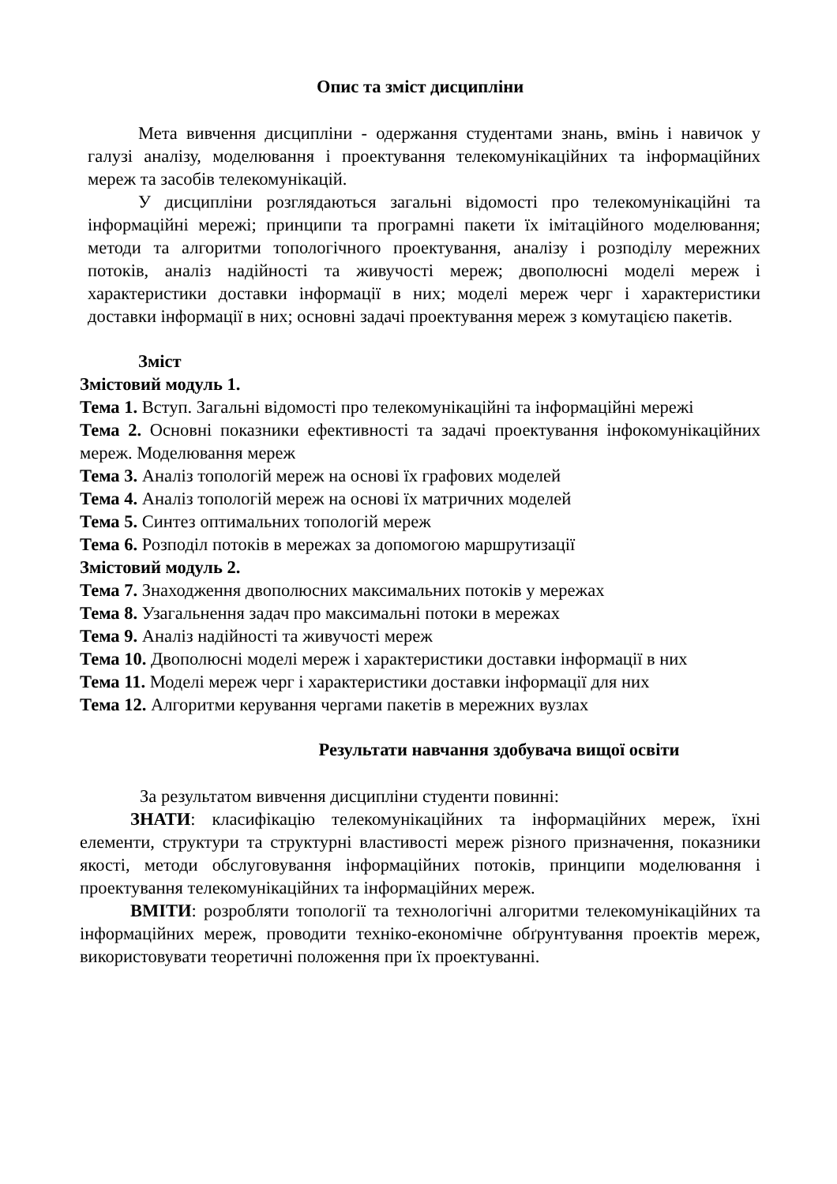Опис та зміст дисципліни
Мета вивчення дисципліни - одержання студентами знань, вмінь і навичок у галузі аналізу, моделювання і проектування телекомунікаційних та інформаційних мереж та засобів телекомунікацій.
У дисципліни розглядаються загальні відомості про телекомунікаційні та інформаційні мережі; принципи та програмні пакети їх імітаційного моделювання; методи та алгоритми топологічного проектування, аналізу і розподілу мережних потоків, аналіз надійності та живучості мереж; двополюсні моделі мереж і характеристики доставки інформації в них; моделі мереж черг і характеристики доставки інформації в них; основні задачі проектування мереж з комутацією пакетів.
Зміст
Змістовий модуль 1.
Тема 1. Вступ. Загальні відомості про телекомунікаційні та інформаційні мережі
Тема 2. Основні показники ефективності та задачі проектування інфокомунікаційних мереж. Моделювання мереж
Тема 3. Аналіз топологій мереж на основі їх графових моделей
Тема 4. Аналіз топологій мереж на основі їх матричних моделей
Тема 5. Синтез оптимальних топологій мереж
Тема 6. Розподіл потоків в мережах за допомогою маршрутизації
Змістовий модуль 2.
Тема 7. Знаходження двополюсних максимальних потоків у мережах
Тема 8. Узагальнення задач про максимальні потоки в мережах
Тема 9. Аналіз надійності та живучості мереж
Тема 10. Двополюсні моделі мереж і характеристики доставки інформації в них
Тема 11. Моделі мереж черг і характеристики доставки інформації для них
Тема 12. Алгоритми керування чергами пакетів в мережних вузлах
Результати навчання здобувача вищої освіти
За результатом вивчення дисципліни студенти повинні:
ЗНАТИ: класифікацію телекомунікаційних та інформаційних мереж, їхні елементи, структури та структурні властивості мереж різного призначення, показники якості, методи обслуговування інформаційних потоків, принципи моделювання і проектування телекомунікаційних та інформаційних мереж.
ВМІТИ: розробляти топології та технологічні алгоритми телекомунікаційних та інформаційних мереж, проводити техніко-економічне обґрунтування проектів мереж, використовувати теоретичні положення при їх проектуванні.